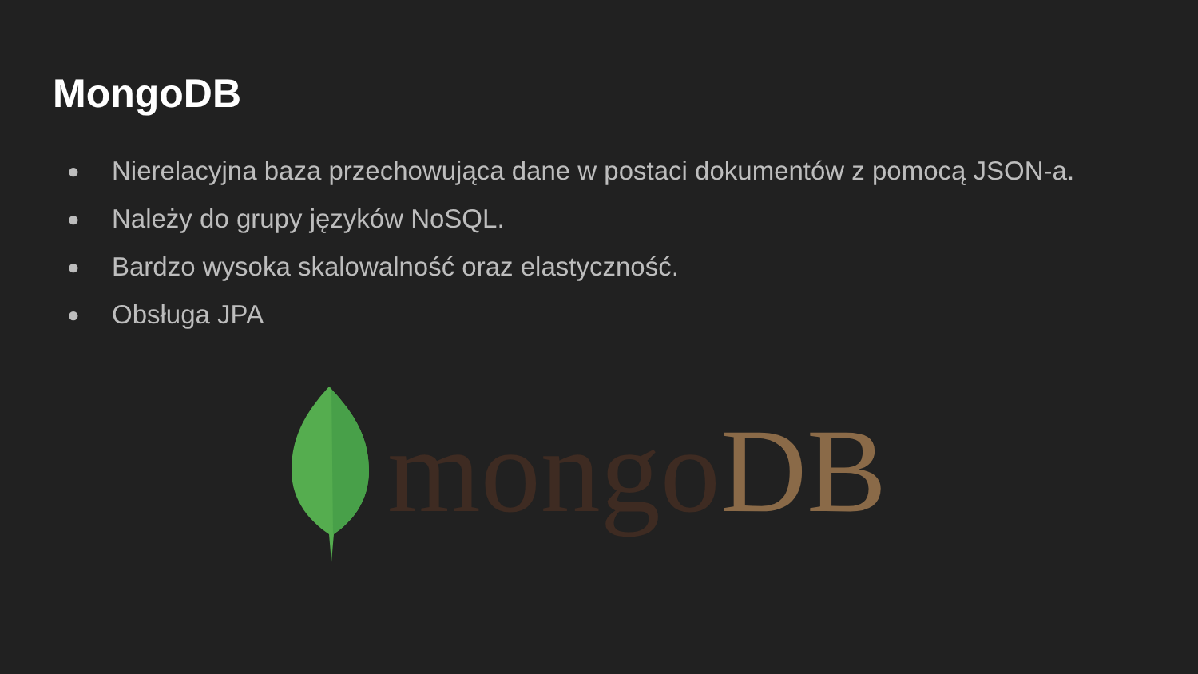MongoDB
● Nierelacyjna baza przechowująca dane w postaci dokumentów z pomocą JSON-a.
● Należy do grupy języków NoSQL.
● Bardzo wysoka skalowalność oraz elastyczność.
● Obsługa JPA
mongo DB